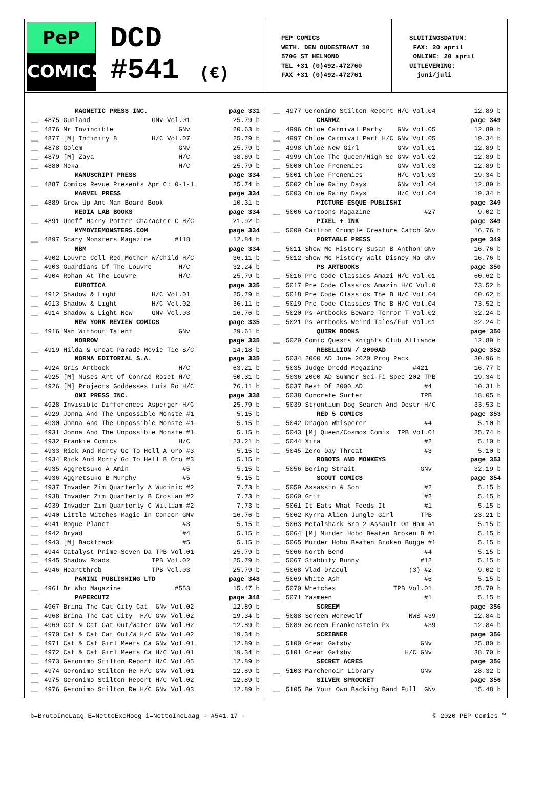PeP
COMICS
DCD
#541 (€)
PEP COMICS
WETH. DEN OUDESTRAAT 10
5706 ST HELMOND
TEL +31 (0)492-472760
FAX +31 (0)492-472761
SLUITINGSDATUM:
FAX: 20 april
ONLINE: 20 april
UITLEVERING:
juni/juli
| | MAGNETIC PRESS INC. | page 331 |
| --- | --- | --- |
| __ | 4875 Gunland GNv Vol.01 | 25.79 b |
| __ | 4876 Mr Invincible GNv | 20.63 b |
| __ | 4877 [M] Infinity 8 H/C Vol.07 | 25.79 b |
| __ | 4878 Golem GNv | 25.79 b |
| __ | 4879 [M] Zaya H/C | 38.69 b |
| __ | 4880 Meka H/C | 25.79 b |
| | MANUSCRIPT PRESS | page 334 |
| __ | 4887 Comics Revue Presents Apr C: 0-1-1 | 25.74 b |
| | MARVEL PRESS | page 334 |
| __ | 4889 Grow Up Ant-Man Board Book | 10.31 b |
| | MEDIA LAB BOOKS | page 334 |
| __ | 4891 Unoff Harry Potter Character C H/C | 21.92 b |
| | MYMOVIEMONSTERS.COM | page 334 |
| __ | 4897 Scary Monsters Magazine #118 | 12.84 b |
| | NBM | page 334 |
| __ | 4902 Louvre Coll Red Mother W/Child H/C | 36.11 b |
| __ | 4903 Guardians Of The Louvre H/C | 32.24 b |
| __ | 4904 Rohan At The Louvre H/C | 25.79 b |
| | EUROTICA | page 335 |
| __ | 4912 Shadow & Light H/C Vol.01 | 25.79 b |
| __ | 4913 Shadow & Light H/C Vol.02 | 36.11 b |
| __ | 4914 Shadow & Light New GNv Vol.03 | 16.76 b |
| | NEW YORK REVIEW COMICS | page 335 |
| __ | 4916 Man Without Talent GNv | 29.61 b |
| | NOBROW | page 335 |
| __ | 4919 Hilda & Great Parade Movie Tie S/C | 14.18 b |
| | NORMA EDITORIAL S.A. | page 335 |
| __ | 4924 Gris Artbook H/C | 63.21 b |
| __ | 4925 [M] Muses Art Of Conrad Roset H/C | 50.31 b |
| __ | 4926 [M] Projects Goddesses Luis Ro H/C | 76.11 b |
| | ONI PRESS INC. | page 338 |
| __ | 4928 Invisible Differences Asperger H/C | 25.79 b |
| __ | 4929 Jonna And The Unpossible Monste #1 | 5.15 b |
| __ | 4930 Jonna And The Unpossible Monste #1 | 5.15 b |
| __ | 4931 Jonna And The Unpossible Monste #1 | 5.15 b |
| __ | 4932 Frankie Comics H/C | 23.21 b |
| __ | 4933 Rick And Morty Go To Hell A Oro #3 | 5.15 b |
| __ | 4934 Rick And Morty Go To Hell B Oro #3 | 5.15 b |
| __ | 4935 Aggretsuko A Amin #5 | 5.15 b |
| __ | 4936 Aggretsuko B Murphy #5 | 5.15 b |
| __ | 4937 Invader Zim Quarterly A Wucinic #2 | 7.73 b |
| __ | 4938 Invader Zim Quarterly B Croslan #2 | 7.73 b |
| __ | 4939 Invader Zim Quarterly C William #2 | 7.73 b |
| __ | 4940 Little Witches Magic In Concor GNv | 16.76 b |
| __ | 4941 Rogue Planet #3 | 5.15 b |
| __ | 4942 Dryad #4 | 5.15 b |
| __ | 4943 [M] Backtrack #5 | 5.15 b |
| __ | 4944 Catalyst Prime Seven Da TPB Vol.01 | 25.79 b |
| __ | 4945 Shadow Roads TPB Vol.02 | 25.79 b |
| __ | 4946 Heartthrob TPB Vol.03 | 25.79 b |
| | PANINI PUBLISHING LTD | page 348 |
| __ | 4961 Dr Who Magazine #553 | 15.47 b |
| | PAPERCUTZ | page 348 |
| __ | 4967 Brina The Cat City Cat GNv Vol.02 | 12.89 b |
| __ | 4968 Brina The Cat City H/C GNv Vol.02 | 19.34 b |
| __ | 4969 Cat & Cat Cat Out/Water GNv Vol.02 | 12.89 b |
| __ | 4970 Cat & Cat Cat Out/W H/C GNv Vol.02 | 19.34 b |
| __ | 4971 Cat & Cat Girl Meets Ca GNv Vol.01 | 12.89 b |
| __ | 4972 Cat & Cat Girl Meets Ca H/C Vol.01 | 19.34 b |
| __ | 4973 Geronimo Stilton Report H/C Vol.05 | 12.89 b |
| __ | 4974 Geronimo Stilton Re H/C GNv Vol.01 | 12.89 b |
| __ | 4975 Geronimo Stilton Report H/C Vol.02 | 12.89 b |
| __ | 4976 Geronimo Stilton Re H/C GNv Vol.03 | 12.89 b |
| __ | 4977 Geronimo Stilton Report H/C Vol.04 | 12.89 b |
| | CHARMZ | page 349 |
| __ | 4996 Chloe Carnival Party GNv Vol.05 | 12.89 b |
| __ | 4997 Chloe Carnival Part H/C GNv Vol.05 | 19.34 b |
| __ | 4998 Chloe New Girl GNv Vol.01 | 12.89 b |
| __ | 4999 Chloe The Queen/High Sc GNv Vol.02 | 12.89 b |
| __ | 5000 Chloe Frenemies GNv Vol.03 | 12.89 b |
| __ | 5001 Chloe Frenemies H/C Vol.03 | 19.34 b |
| __ | 5002 Chloe Rainy Days GNv Vol.04 | 12.89 b |
| __ | 5003 Chloe Rainy Days H/C Vol.04 | 19.34 b |
| | PICTURE ESQUE PUBLISHI | page 349 |
| __ | 5006 Cartoons Magazine #27 | 9.02 b |
| | PIXEL + INK | page 349 |
| __ | 5009 Carlton Crumple Creature Catch GNv | 16.76 b |
| | PORTABLE PRESS | page 349 |
| __ | 5011 Show Me History Susan B Anthon GNv | 16.76 b |
| __ | 5012 Show Me History Walt Disney Ma GNv | 16.76 b |
| | PS ARTBOOKS | page 350 |
| __ | 5016 Pre Code Classics Amazi H/C Vol.01 | 60.62 b |
| __ | 5017 Pre Code Classics Amazin H/C Vol.0 | 73.52 b |
| __ | 5018 Pre Code Classics The B H/C Vol.04 | 60.62 b |
| __ | 5019 Pre Code Classics The B H/C Vol.04 | 73.52 b |
| __ | 5020 Ps Artbooks Beware Terror T Vol.02 | 32.24 b |
| __ | 5021 Ps Artbooks Weird Tales/Fut Vol.01 | 32.24 b |
| | QUIRK BOOKS | page 350 |
| __ | 5029 Comic Quests Knights Club Alliance | 12.89 b |
| | REBELLION / 2000AD | page 352 |
| __ | 5034 2000 AD June 2020 Prog Pack | 30.96 b |
| __ | 5035 Judge Dredd Megazine #421 | 16.77 b |
| __ | 5036 2000 AD Summer Sci-Fi Spec 202 TPB | 19.34 b |
| __ | 5037 Best Of 2000 AD #4 | 10.31 b |
| __ | 5038 Concrete Surfer TPB | 18.05 b |
| __ | 5039 Strontium Dog Search And Destr H/C | 33.53 b |
| | RED 5 COMICS | page 353 |
| __ | 5042 Dragon Whisperer #4 | 5.10 b |
| __ | 5043 [M] Queen/Cosmos Comix TPB Vol.01 | 25.74 b |
| __ | 5044 Xira #2 | 5.10 b |
| __ | 5045 Zero Day Threat #3 | 5.10 b |
| | ROBOTS AND MONKEYS | page 353 |
| __ | 5056 Bering Strait GNv | 32.19 b |
| | SCOUT COMICS | page 354 |
| __ | 5059 Assassin & Son #2 | 5.15 b |
| __ | 5060 Grit #2 | 5.15 b |
| __ | 5061 It Eats What Feeds It #1 | 5.15 b |
| __ | 5062 Kyrra Alien Jungle Girl TPB | 23.21 b |
| __ | 5063 Metalshark Bro 2 Assault On Ham #1 | 5.15 b |
| __ | 5064 [M] Murder Hobo Beaten Broken B #1 | 5.15 b |
| __ | 5065 Murder Hobo Beaten Broken Bugge #1 | 5.15 b |
| __ | 5066 North Bend #4 | 5.15 b |
| __ | 5067 Stabbity Bunny #12 | 5.15 b |
| __ | 5068 Vlad Dracul (3) #2 | 9.02 b |
| __ | 5069 White Ash #6 | 5.15 b |
| __ | 5070 Wretches TPB Vol.01 | 25.79 b |
| __ | 5071 Yasmeen #1 | 5.15 b |
| | SCREEM | page 356 |
| __ | 5088 Screem Werewolf NWS #39 | 12.84 b |
| __ | 5089 Screem Frankenstein Px #39 | 12.84 b |
| | SCRIBNER | page 356 |
| __ | 5100 Great Gatsby GNv | 25.80 b |
| __ | 5101 Great Gatsby H/C GNv | 38.70 b |
| | SECRET ACRES | page 356 |
| __ | 5103 Marchenoir Library GNv | 28.32 b |
| | SILVER SPROCKET | page 356 |
| __ | 5105 Be Your Own Backing Band Full GNv | 15.48 b |
b=BrutoIncLaag E=NettoExcHoog i=NettoIncLaag - #541.17 - © 2020 PEP Comics ™